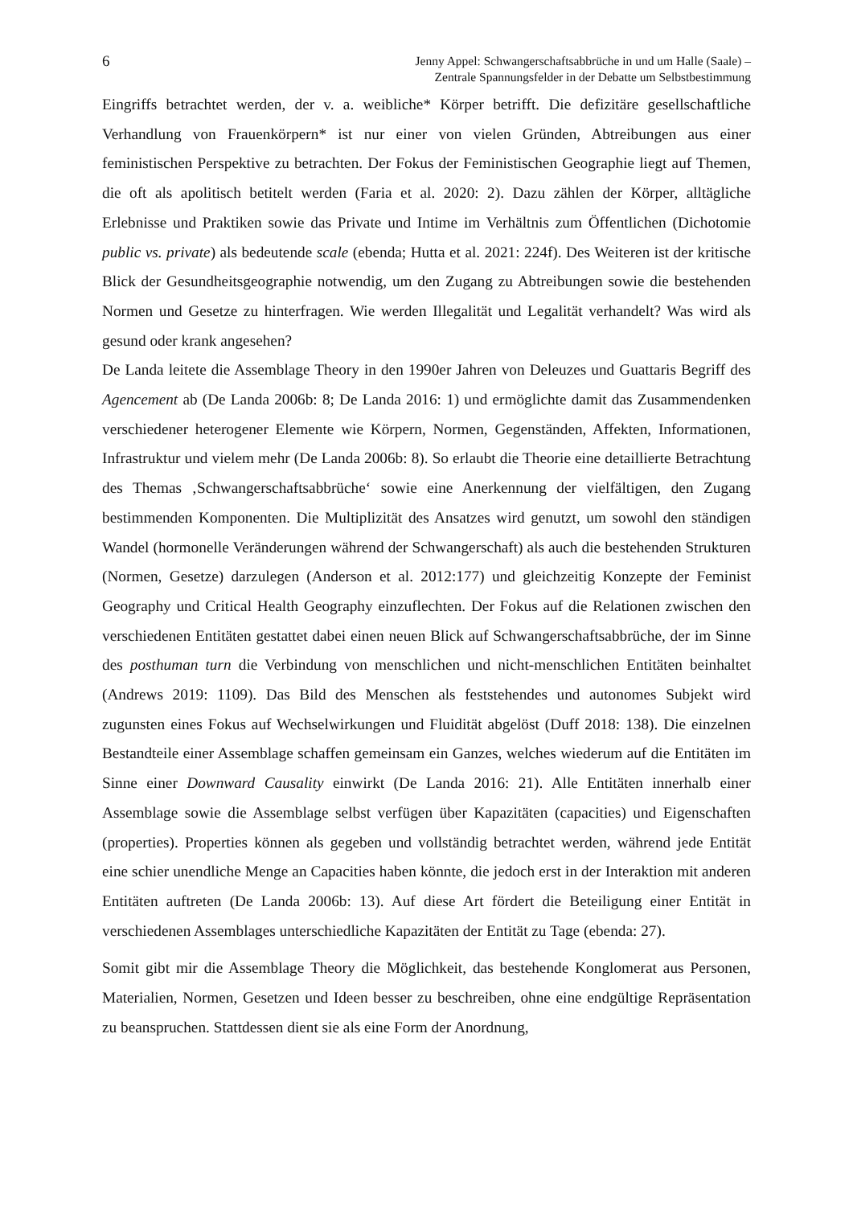6
Jenny Appel: Schwangerschaftsabbrüche in und um Halle (Saale) –
Zentrale Spannungsfelder in der Debatte um Selbstbestimmung
Eingriffs betrachtet werden, der v. a. weibliche* Körper betrifft. Die defizitäre gesellschaftliche Verhandlung von Frauenkörpern* ist nur einer von vielen Gründen, Abtreibungen aus einer feministischen Perspektive zu betrachten. Der Fokus der Feministischen Geographie liegt auf Themen, die oft als apolitisch betitelt werden (Faria et al. 2020: 2). Dazu zählen der Körper, alltägliche Erlebnisse und Praktiken sowie das Private und Intime im Verhältnis zum Öffentlichen (Dichotomie public vs. private) als bedeutende scale (ebenda; Hutta et al. 2021: 224f). Des Weiteren ist der kritische Blick der Gesundheitsgeographie notwendig, um den Zugang zu Abtreibungen sowie die bestehenden Normen und Gesetze zu hinterfragen. Wie werden Illegalität und Legalität verhandelt? Was wird als gesund oder krank angesehen?
De Landa leitete die Assemblage Theory in den 1990er Jahren von Deleuzes und Guattaris Begriff des Agencement ab (De Landa 2006b: 8; De Landa 2016: 1) und ermöglichte damit das Zusammendenken verschiedener heterogener Elemente wie Körpern, Normen, Gegenständen, Affekten, Informationen, Infrastruktur und vielem mehr (De Landa 2006b: 8). So erlaubt die Theorie eine detaillierte Betrachtung des Themas ‚Schwangerschaftsabbrüche‘ sowie eine Anerkennung der vielfältigen, den Zugang bestimmenden Komponenten. Die Multiplizität des Ansatzes wird genutzt, um sowohl den ständigen Wandel (hormonelle Veränderungen während der Schwangerschaft) als auch die bestehenden Strukturen (Normen, Gesetze) darzulegen (Anderson et al. 2012:177) und gleichzeitig Konzepte der Feminist Geography und Critical Health Geography einzuflechten. Der Fokus auf die Relationen zwischen den verschiedenen Entitäten gestattet dabei einen neuen Blick auf Schwangerschaftsabbrüche, der im Sinne des posthuman turn die Verbindung von menschlichen und nicht-menschlichen Entitäten beinhaltet (Andrews 2019: 1109). Das Bild des Menschen als feststehendes und autonomes Subjekt wird zugunsten eines Fokus auf Wechselwirkungen und Fluidität abgelöst (Duff 2018: 138). Die einzelnen Bestandteile einer Assemblage schaffen gemeinsam ein Ganzes, welches wiederum auf die Entitäten im Sinne einer Downward Causality einwirkt (De Landa 2016: 21). Alle Entitäten innerhalb einer Assemblage sowie die Assemblage selbst verfügen über Kapazitäten (capacities) und Eigenschaften (properties). Properties können als gegeben und vollständig betrachtet werden, während jede Entität eine schier unendliche Menge an Capacities haben könnte, die jedoch erst in der Interaktion mit anderen Entitäten auftreten (De Landa 2006b: 13). Auf diese Art fördert die Beteiligung einer Entität in verschiedenen Assemblages unterschiedliche Kapazitäten der Entität zu Tage (ebenda: 27).
Somit gibt mir die Assemblage Theory die Möglichkeit, das bestehende Konglomerat aus Personen, Materialien, Normen, Gesetzen und Ideen besser zu beschreiben, ohne eine endgültige Repräsentation zu beanspruchen. Stattdessen dient sie als eine Form der Anordnung,